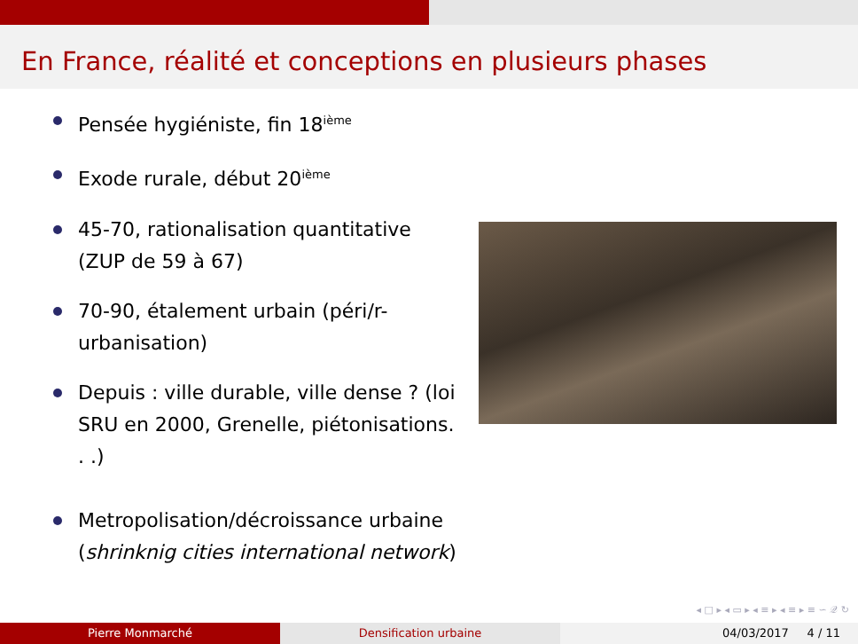En France, réalité et conceptions en plusieurs phases
Pensée hygiéniste, fin 18<sup>ième</sup>
Exode rurale, début 20<sup>ième</sup>
45-70, rationalisation quantitative (ZUP de 59 à 67)
70-90, étalement urbain (péri/r-urbanisation)
Depuis : ville durable, ville dense ? (loi SRU en 2000, Grenelle, piétonisations. . .)
Metropolisation/décroissance urbaine (shrinknig cities international network)
◂ □ ▸ ◂ ▭ ▸ ◂ ≡ ▸ ◂ ≡ ▸ ≡ ∽ 𝒬 ↻
Pierre Monmarché Densification urbaine 04/03/2017 4 / 11